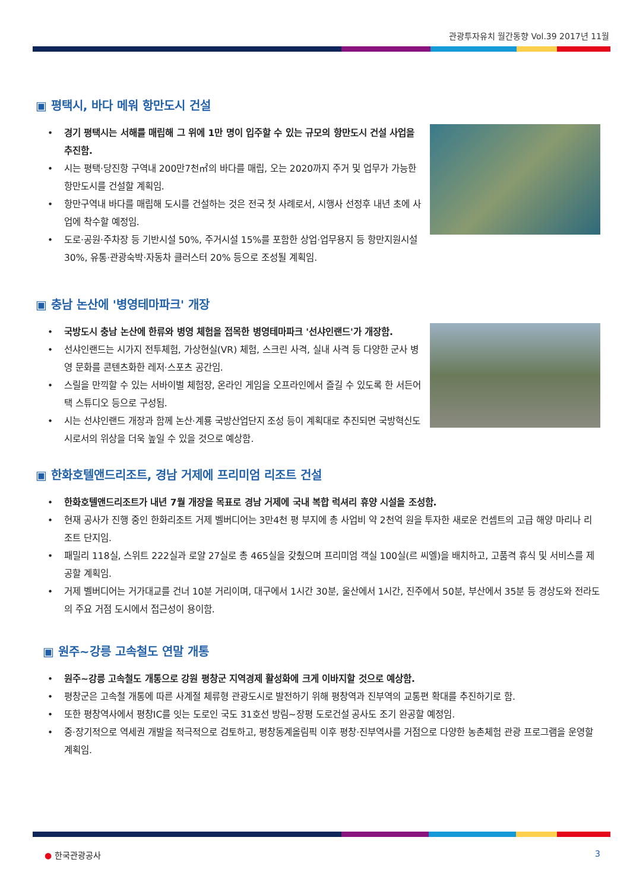관광투자유치 월간동향 Vol.39 2017년 11월
▣ 평택시, 바다 메워 항만도시 건설
• 경기 평택시는 서해를 매립해 그 위에 1만 명이 입주할 수 있는 규모의 항만도시 건설 사업을 추진함.
• 시는 평택·당진항 구역내 200만7천㎡의 바다를 매립, 오는 2020까지 주거 및 업무가 가능한 항만도시를 건설할 계획임.
• 항만구역내 바다를 매립해 도시를 건설하는 것은 전국 첫 사례로서, 시행사 선정후 내년 초에 사업에 착수할 예정임.
• 도로·공원·주차장 등 기반시설 50%, 주거시설 15%를 포함한 상업·업무용지 등 항만지원시설 30%, 유통·관광숙박·자동차 클러스터 20% 등으로 조성될 계획임.
▣ 충남 논산에 '병영테마파크' 개장
• 국방도시 충남 논산에 한류와 병영 체험을 접목한 병영테마파크 '선샤인랜드'가 개장함.
• 선샤인랜드는 시가지 전투체험, 가상현실(VR) 체험, 스크린 사격, 실내 사격 등 다양한 군사 병영 문화를 콘텐츠화한 레저·스포츠 공간임.
• 스릴을 만끽할 수 있는 서바이벌 체험장, 온라인 게임을 오프라인에서 즐길 수 있도록 한 서든어택 스튜디오 등으로 구성됨.
• 시는 선샤인랜드 개장과 함께 논산·계룡 국방산업단지 조성 등이 계획대로 추진되면 국방혁신도시로서의 위상을 더욱 높일 수 있을 것으로 예상함.
▣ 한화호텔앤드리조트, 경남 거제에 프리미엄 리조트 건설
• 한화호텔앤드리조트가 내년 7월 개장을 목표로 경남 거제에 국내 복합 럭셔리 휴양 시설을 조성함.
• 현재 공사가 진행 중인 한화리조트 거제 벨버디어는 3만4천 평 부지에 총 사업비 약 2천억 원을 투자한 새로운 컨셉트의 고급 해양 마리나 리조트 단지임.
• 패밀리 118실, 스위트 222실과 로얄 27실로 총 465실을 갖췄으며 프리미엄 객실 100실(르 씨엘)을 배치하고, 고품격 휴식 및 서비스를 제공할 계획임.
• 거제 벨버디어는 거가대교를 건너 10분 거리이며, 대구에서 1시간 30분, 울산에서 1시간, 진주에서 50분, 부산에서 35분 등 경상도와 전라도의 주요 거점 도시에서 접근성이 용이함.
▣ 원주~강릉 고속철도 연말 개통
• 원주~강릉 고속철도 개통으로 강원 평창군 지역경제 활성화에 크게 이바지할 것으로 예상함.
• 평창군은 고속철 개통에 따른 사계절 체류형 관광도시로 발전하기 위해 평창역과 진부역의 교통편 확대를 추진하기로 함.
• 또한 평창역사에서 평창IC를 잇는 도로인 국도 31호선 방림~장평 도로건설 공사도 조기 완공할 예정임.
• 중·장기적으로 역세권 개발을 적극적으로 검토하고, 평창동계올림픽 이후 평창·진부역사를 거점으로 다양한 농촌체험 관광 프로그램을 운영할 계획임.
● 한국관광공사 3